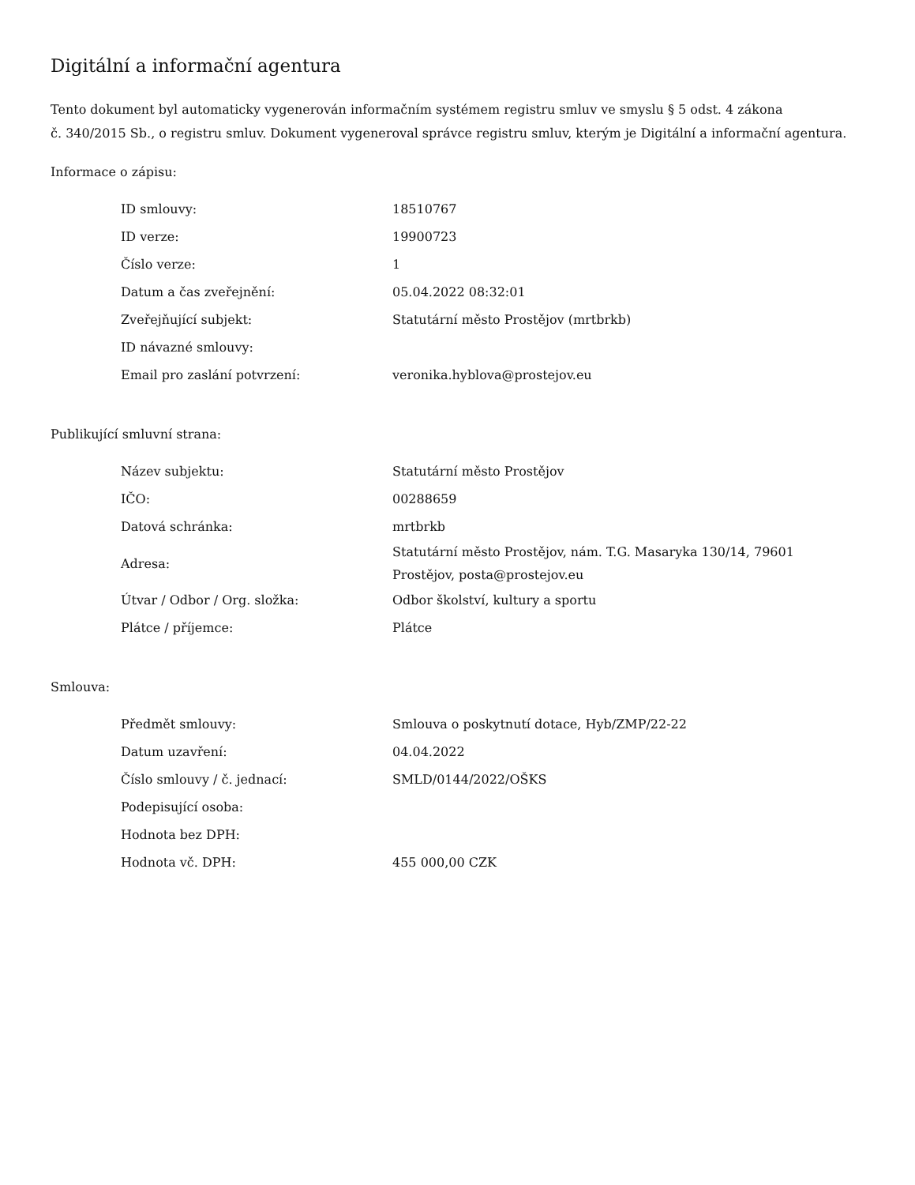Digitální a informační agentura
Tento dokument byl automaticky vygenerován informačním systémem registru smluv ve smyslu § 5 odst. 4 zákona
č. 340/2015 Sb., o registru smluv. Dokument vygeneroval správce registru smluv, kterým je Digitální a informační agentura.
Informace o zápisu:
| ID smlouvy: | 18510767 |
| ID verze: | 19900723 |
| Číslo verze: | 1 |
| Datum a čas zveřejnění: | 05.04.2022 08:32:01 |
| Zveřejňující subjekt: | Statutární město Prostějov (mrtbrkb) |
| ID návazné smlouvy: | |
| Email pro zaslání potvrzení: | veronika.hyblova@prostejov.eu |
Publikující smluvní strana:
| Název subjektu: | Statutární město Prostějov |
| IČO: | 00288659 |
| Datová schránka: | mrtbrkb |
| Adresa: | Statutární město Prostějov, nám. T.G. Masaryka 130/14, 79601 Prostějov, posta@prostejov.eu |
| Útvar / Odbor / Org. složka: | Odbor školství, kultury a sportu |
| Plátce / příjemce: | Plátce |
Smlouva:
| Předmět smlouvy: | Smlouva o poskytnutí dotace, Hyb/ZMP/22-22 |
| Datum uzavření: | 04.04.2022 |
| Číslo smlouvy / č. jednací: | SMLD/0144/2022/OŠKS |
| Podepisující osoba: | |
| Hodnota bez DPH: | |
| Hodnota vč. DPH: | 455 000,00 CZK |